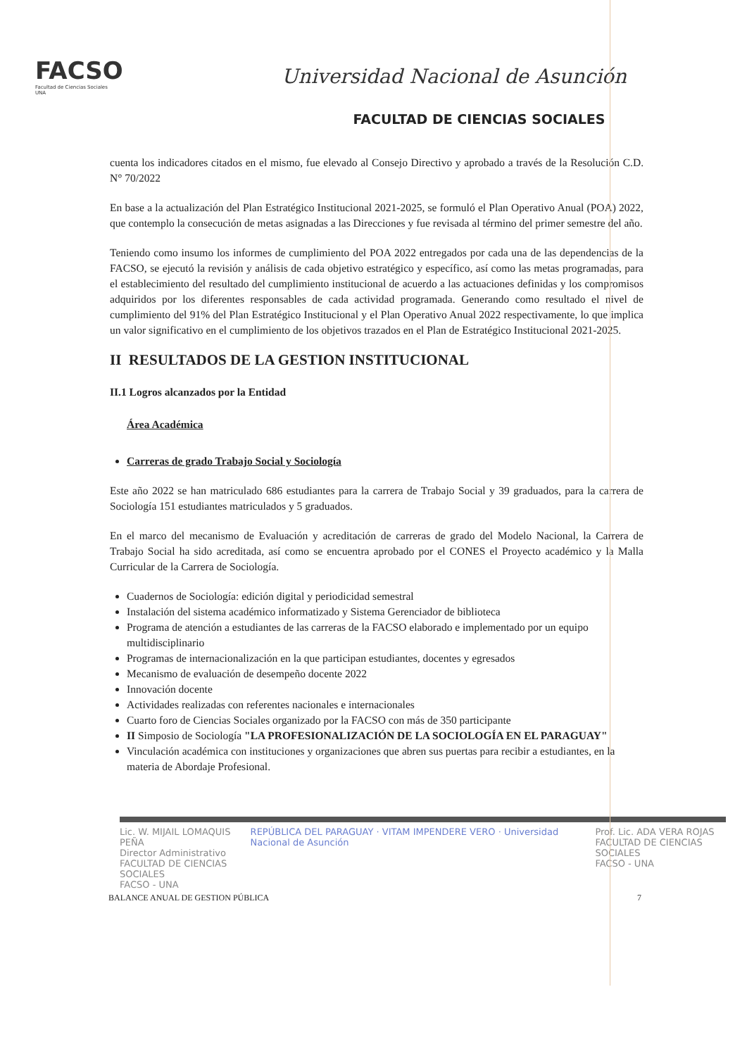FACSO
Facultad de Ciencias Sociales
UNA
Universidad Nacional de Asunción
FACULTAD DE CIENCIAS SOCIALES
cuenta los indicadores citados en el mismo, fue elevado al Consejo Directivo y aprobado a través de la Resolución C.D. N° 70/2022
En base a la actualización del Plan Estratégico Institucional 2021-2025, se formuló el Plan Operativo Anual (POA) 2022, que contemplo la consecución de metas asignadas a las Direcciones y fue revisada al término del primer semestre del año.
Teniendo como insumo los informes de cumplimiento del POA 2022 entregados por cada una de las dependencias de la FACSO, se ejecutó la revisión y análisis de cada objetivo estratégico y específico, así como las metas programadas, para el establecimiento del resultado del cumplimiento institucional de acuerdo a las actuaciones definidas y los compromisos adquiridos por los diferentes responsables de cada actividad programada. Generando como resultado el nivel de cumplimiento del 91% del Plan Estratégico Institucional y el Plan Operativo Anual 2022 respectivamente, lo que implica un valor significativo en el cumplimiento de los objetivos trazados en el Plan de Estratégico Institucional 2021-2025.
II RESULTADOS DE LA GESTION INSTITUCIONAL
II.1 Logros alcanzados por la Entidad
Área Académica
Carreras de grado Trabajo Social y Sociología
Este año 2022 se han matriculado 686 estudiantes para la carrera de Trabajo Social y 39 graduados, para la carrera de Sociología 151 estudiantes matriculados y 5 graduados.
En el marco del mecanismo de Evaluación y acreditación de carreras de grado del Modelo Nacional, la Carrera de Trabajo Social ha sido acreditada, así como se encuentra aprobado por el CONES el Proyecto académico y la Malla Curricular de la Carrera de Sociología.
Cuadernos de Sociología: edición digital y periodicidad semestral
Instalación del sistema académico informatizado y Sistema Gerenciador de biblioteca
Programa de atención a estudiantes de las carreras de la FACSO elaborado e implementado por un equipo multidisciplinario
Programas de internacionalización en la que participan estudiantes, docentes y egresados
Mecanismo de evaluación de desempeño docente 2022
Innovación docente
Actividades realizadas con referentes nacionales e internacionales
Cuarto foro de Ciencias Sociales organizado por la FACSO con más de 350 participante
II Simposio de Sociología "LA PROFESIONALIZACIÓN DE LA SOCIOLOGÍA EN EL PARAGUAY"
Vinculación académica con instituciones y organizaciones que abren sus puertas para recibir a estudiantes, en la materia de Abordaje Profesional.
Lic. W. MIJAIL LOMAQUIS PEÑA
Director Administrativo
FACULTAD DE CIENCIAS SOCIALES
FACSO - UNA REPÚBLICA DEL PARAGUAY · VITAM IMPENDERE VERO · Universidad Nacional de Asunción Prof. Lic. ADA VERA ROJAS
FACULTAD DE CIENCIAS SOCIALES
FACSO - UNA
BALANCE ANUAL DE GESTION PÚBLICA 7